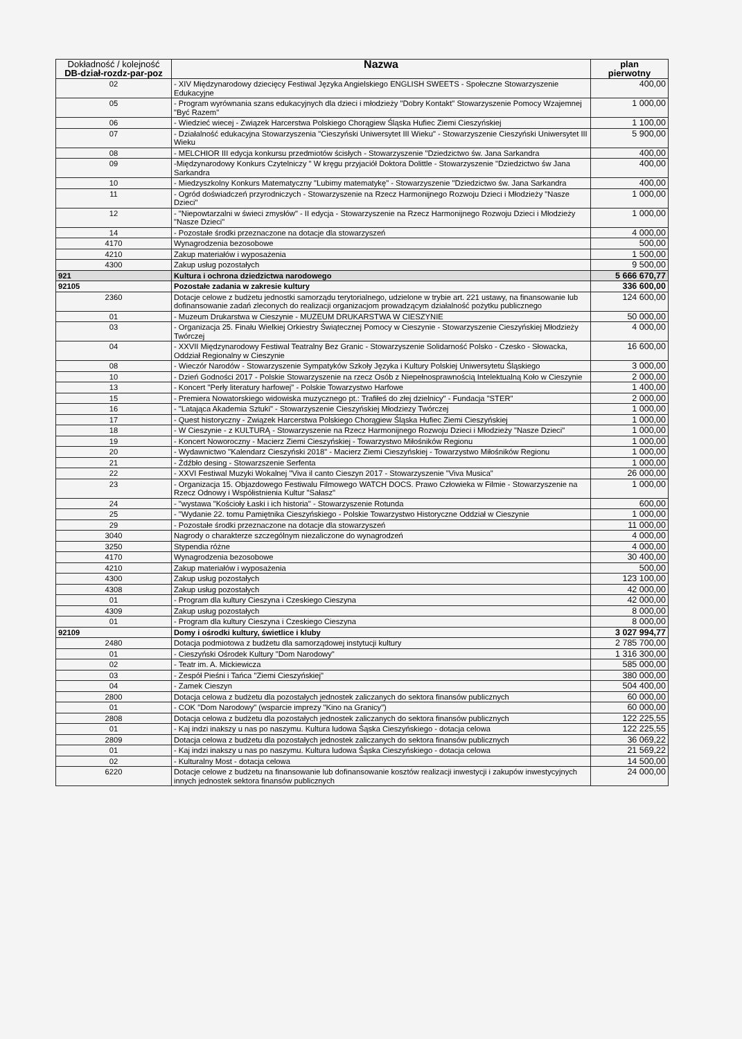| Dokładność / kolejność DB-dział-rozdz-par-poz | Nazwa | plan pierwotny |
| --- | --- | --- |
| 02 | - XIV Międzynarodowy dziecięcy Festiwal Języka Angielskiego ENGLISH SWEETS - Społeczne Stowarzyszenie Edukacyjne | 400,00 |
| 05 | - Program wyrównania szans edukacyjnych dla dzieci i młodzieży "Dobry Kontakt" Stowarzyszenie Pomocy Wzajemnej "Być Razem" | 1 000,00 |
| 06 | - Wiedzieć wiecej - Związek Harcerstwa Polskiego Chorągiew Śląska Hufiec Ziemi Cieszyńskiej | 1 100,00 |
| 07 | - Działalność edukacyjna Stowarzyszenia "Cieszyński Uniwersytet III Wieku" - Stowarzyszenie Cieszyński Uniwersytet III Wieku | 5 900,00 |
| 08 | - MELCHIOR III edycja konkursu przedmiotów ścisłych - Stowarzyszenie "Dziedzictwo św. Jana Sarkandra | 400,00 |
| 09 | -Międzynarodowy Konkurs Czytelniczy " W kręgu przyjaciół Doktora Dolittle - Stowarzyszenie "Dziedzictwo św Jana Sarkandra | 400,00 |
| 10 | - Miedzyszkolny Konkurs Matematyczny "Lubimy matematykę" - Stowarzyszenie "Dziedzictwo św. Jana Sarkandra | 400,00 |
| 11 | - Ogród doświadczeń przyrodniczych - Stowarzyszenie na Rzecz Harmonijnego Rozwoju Dzieci i Młodzieży "Nasze Dzieci" | 1 000,00 |
| 12 | - "Niepowtarzalni w świeci zmysłów" - II edycja - Stowarzyszenie na Rzecz Harmonijnego Rozwoju Dzieci i Młodzieży "Nasze Dzieci" | 1 000,00 |
| 14 | - Pozostałe środki przeznaczone na dotacje dla stowarzyszeń | 4 000,00 |
| 4170 | Wynagrodzenia bezosobowe | 500,00 |
| 4210 | Zakup materiałów i wyposażenia | 1 500,00 |
| 4300 | Zakup usług pozostałych | 9 500,00 |
| 921 | Kultura i ochrona dziedzictwa narodowego | 5 666 670,77 |
| 92105 | Pozostałe zadania w zakresie kultury | 336 600,00 |
| 2360 | Dotacje celowe z budżetu jednostki samorządu terytorialnego, udzielone w trybie art. 221 ustawy, na finansowanie lub dofinansowanie zadań zleconych do realizacji organizacjom prowadzącym działalność pożytku publicznego | 124 600,00 |
| 01 | - Muzeum Drukarstwa w Cieszynie - MUZEUM DRUKARSTWA W CIESZYNIE | 50 000,00 |
| 03 | - Organizacja 25. Finału Wielkiej Orkiestry Świątecznej Pomocy w Cieszynie - Stowarzyszenie Cieszyńskiej Młodzieży Twórczej | 4 000,00 |
| 04 | - XXVII Międzynarodowy Festiwal Teatralny Bez Granic - Stowarzyszenie Solidarność Polsko - Czesko - Słowacka, Oddział Regionalny w Cieszynie | 16 600,00 |
| 08 | - Wieczór Narodów - Stowarzyszenie Sympatyków Szkoły Języka i Kultury Polskiej Uniwersytetu Śląskiego | 3 000,00 |
| 10 | - Dzień Godności 2017 - Polskie Stowarzyszenie na rzecz Osób z Niepełnosprawnością Intelektualną Koło w Cieszynie | 2 000,00 |
| 13 | - Koncert "Perły literatury harfowej" - Polskie Towarzystwo Harfowe | 1 400,00 |
| 15 | - Premiera Nowatorskiego widowiska muzycznego pt.: Trafiłeś do złej dzielnicy" - Fundacja "STER" | 2 000,00 |
| 16 | - "Latająca Akademia Sztuki" - Stowarzyszenie Cieszyńskiej Młodziezy Twórczej | 1 000,00 |
| 17 | - Quest historyczny - Związek Harcerstwa Polskiego Chorągiew Śląska Hufiec Ziemi Cieszyńskiej | 1 000,00 |
| 18 | - W Cieszynie - z KULTURĄ - Stowarzyszenie na Rzecz Harmonijnego Rozwoju Dzieci i Młodzieży "Nasze Dzieci" | 1 000,00 |
| 19 | - Koncert Noworoczny - Macierz Ziemi Cieszyńskiej - Towarzystwo Miłośników Regionu | 1 000,00 |
| 20 | - Wydawnictwo "Kalendarz Cieszyński 2018" - Macierz Ziemi Cieszyńskiej - Towarzystwo Miłośników Regionu | 1 000,00 |
| 21 | - Żdźbło desing - Stowarzszenie Serfenta | 1 000,00 |
| 22 | - XXVI Festiwal Muzyki Wokalnej "Viva il canto Cieszyn 2017 - Stowarzyszenie "Viva Musica" | 26 000,00 |
| 23 | - Organizacja 15. Objazdowego Festiwalu Filmowego WATCH DOCS. Prawo Człowieka w Filmie - Stowarzyszenie na Rzecz Odnowy i Współistnienia Kultur "Sałasz" | 1 000,00 |
| 24 | - "wystawa "Kościoły Łaski i ich historia" - Stowarzyszenie Rotunda | 600,00 |
| 25 | - "Wydanie 22. tomu Pamiętnika Cieszyńskiego - Polskie Towarzystwo Historyczne Oddział w Cieszynie | 1 000,00 |
| 29 | - Pozostałe środki przeznaczone na dotacje dla stowarzyszeń | 11 000,00 |
| 3040 | Nagrody o charakterze szczególnym niezaliczone do wynagrodzeń | 4 000,00 |
| 3250 | Stypendia różne | 4 000,00 |
| 4170 | Wynagrodzenia bezosobowe | 30 400,00 |
| 4210 | Zakup materiałów i wyposażenia | 500,00 |
| 4300 | Zakup usług pozostałych | 123 100,00 |
| 4308 | Zakup usług pozostałych | 42 000,00 |
| 01 | - Program dla kultury Cieszyna i Czeskiego Cieszyna | 42 000,00 |
| 4309 | Zakup usług pozostałych | 8 000,00 |
| 01 | - Program dla kultury Cieszyna i Czeskiego Cieszyna | 8 000,00 |
| 92109 | Domy i ośrodki kultury, świetlice i kluby | 3 027 994,77 |
| 2480 | Dotacja podmiotowa z budżetu dla samorządowej instytucji kultury | 2 785 700,00 |
| 01 | - Cieszyński Ośrodek Kultury "Dom Narodowy" | 1 316 300,00 |
| 02 | - Teatr im. A. Mickiewicza | 585 000,00 |
| 03 | - Zespół Pieśni i Tańca "Ziemi Cieszyńskiej" | 380 000,00 |
| 04 | - Zamek Cieszyn | 504 400,00 |
| 2800 | Dotacja celowa z budżetu dla pozostałych jednostek zaliczanych do sektora finansów publicznych | 60 000,00 |
| 01 | - COK "Dom Narodowy" (wsparcie imprezy "Kino na Granicy") | 60 000,00 |
| 2808 | Dotacja celowa z budżetu dla pozostałych jednostek zaliczanych do sektora finansów publicznych | 122 225,55 |
| 01 | - Kaj indzi inakszy u nas po naszymu. Kultura ludowa Śąska Cieszyńskiego - dotacja celowa | 122 225,55 |
| 2809 | Dotacja celowa z budżetu dla pozostałych jednostek zaliczanych do sektora finansów publicznych | 36 069,22 |
| 01 | - Kaj indzi inakszy u nas po naszymu. Kultura ludowa Śąska Cieszyńskiego - dotacja celowa | 21 569,22 |
| 02 | - Kulturalny Most - dotacja celowa | 14 500,00 |
| 6220 | Dotacje celowe z budżetu na finansowanie lub dofinansowanie kosztów realizacji inwestycji i zakupów inwestycyjnych innych jednostek sektora finansów publicznych | 24 000,00 |